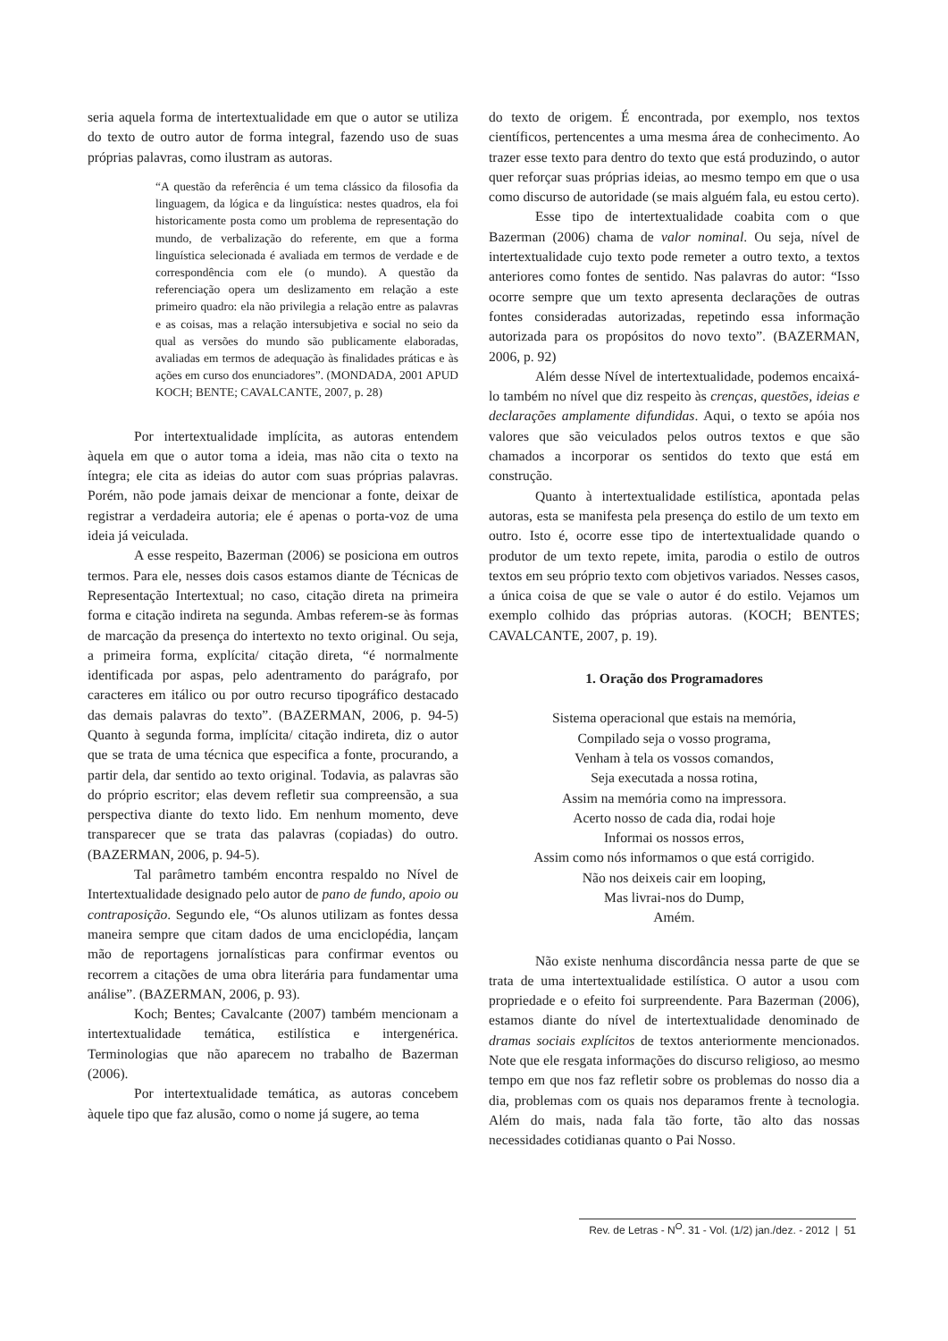seria aquela forma de intertextualidade em que o autor se utiliza do texto de outro autor de forma integral, fazendo uso de suas próprias palavras, como ilustram as autoras.
“A questão da referência é um tema clássico da filosofia da linguagem, da lógica e da linguística: nestes quadros, ela foi historicamente posta como um problema de representação do mundo, de verbalização do referente, em que a forma linguística selecionada é avaliada em termos de verdade e de correspondência com ele (o mundo). A questão da referenciação opera um deslizamento em relação a este primeiro quadro: ela não privilegia a relação entre as palavras e as coisas, mas a relação intersubjetiva e social no seio da qual as versões do mundo são publicamente elaboradas, avaliadas em termos de adequação às finalidades práticas e às ações em curso dos enunciadores”. (MONDADA, 2001 APUD KOCH; BENTE; CAVALCANTE, 2007, p. 28)
Por intertextualidade implícita, as autoras entendem àquela em que o autor toma a ideia, mas não cita o texto na íntegra; ele cita as ideias do autor com suas próprias palavras. Porém, não pode jamais deixar de mencionar a fonte, deixar de registrar a verdadeira autoria; ele é apenas o porta-voz de uma ideia já veiculada.
A esse respeito, Bazerman (2006) se posiciona em outros termos. Para ele, nesses dois casos estamos diante de Técnicas de Representação Intertextual; no caso, citação direta na primeira forma e citação indireta na segunda. Ambas referem-se às formas de marcação da presença do intertexto no texto original. Ou seja, a primeira forma, explícita/ citação direta, “é normalmente identificada por aspas, pelo adentramento do parágrafo, por caracteres em itálico ou por outro recurso tipográfico destacado das demais palavras do texto”. (BAZERMAN, 2006, p. 94-5) Quanto à segunda forma, implícita/ citação indireta, diz o autor que se trata de uma técnica que especifica a fonte, procurando, a partir dela, dar sentido ao texto original. Todavia, as palavras são do próprio escritor; elas devem refletir sua compreensão, a sua perspectiva diante do texto lido. Em nenhum momento, deve transparecer que se trata das palavras (copiadas) do outro. (BAZERMAN, 2006, p. 94-5).
Tal parâmetro também encontra respaldo no Nível de Intertextualidade designado pelo autor de pano de fundo, apoio ou contraposição. Segundo ele, “Os alunos utilizam as fontes dessa maneira sempre que citam dados de uma enciclopédia, lançam mão de reportagens jornalísticas para confirmar eventos ou recorrem a citações de uma obra literária para fundamentar uma análise”. (BAZERMAN, 2006, p. 93).
Koch; Bentes; Cavalcante (2007) também mencionam a intertextualidade temática, estilística e intergenérica. Terminologias que não aparecem no trabalho de Bazerman (2006).
Por intertextualidade temática, as autoras concebem àquele tipo que faz alusão, como o nome já sugere, ao tema
do texto de origem. É encontrada, por exemplo, nos textos científicos, pertencentes a uma mesma área de conhecimento. Ao trazer esse texto para dentro do texto que está produzindo, o autor quer reforçar suas próprias ideias, ao mesmo tempo em que o usa como discurso de autoridade (se mais alguém fala, eu estou certo).
Esse tipo de intertextualidade coabita com o que Bazerman (2006) chama de valor nominal. Ou seja, nível de intertextualidade cujo texto pode remeter a outro texto, a textos anteriores como fontes de sentido. Nas palavras do autor: “Isso ocorre sempre que um texto apresenta declarações de outras fontes consideradas autorizadas, repetindo essa informação autorizada para os propósitos do novo texto”. (BAZERMAN, 2006, p. 92)
Além desse Nível de intertextualidade, podemos encaixá-lo também no nível que diz respeito às crenças, questões, ideias e declarações amplamente difundidas. Aqui, o texto se apóia nos valores que são veiculados pelos outros textos e que são chamados a incorporar os sentidos do texto que está em construção.
Quanto à intertextualidade estilística, apontada pelas autoras, esta se manifesta pela presença do estilo de um texto em outro. Isto é, ocorre esse tipo de intertextualidade quando o produtor de um texto repete, imita, parodia o estilo de outros textos em seu próprio texto com objetivos variados. Nesses casos, a única coisa de que se vale o autor é do estilo. Vejamos um exemplo colhido das próprias autoras. (KOCH; BENTES; CAVALCANTE, 2007, p. 19).
1. Oração dos Programadores
Sistema operacional que estais na memória,
Compilado seja o vosso programa,
Venham à tela os vossos comandos,
Seja executada a nossa rotina,
Assim na memória como na impressora.
Acerto nosso de cada dia, rodai hoje
Informai os nossos erros,
Assim como nós informamos o que está corrigido.
Não nos deixeis cair em looping,
Mas livrai-nos do Dump,
Amém.
Não existe nenhuma discordância nessa parte de que se trata de uma intertextualidade estilística. O autor a usou com propriedade e o efeito foi surpreendente. Para Bazerman (2006), estamos diante do nível de intertextualidade denominado de dramas sociais explícitos de textos anteriormente mencionados. Note que ele resgata informações do discurso religioso, ao mesmo tempo em que nos faz refletir sobre os problemas do nosso dia a dia, problemas com os quais nos deparamos frente à tecnologia. Além do mais, nada fala tão forte, tão alto das nossas necessidades cotidianas quanto o Pai Nosso.
Rev. de Letras - N<sup>O</sup>. 31 - Vol. (1/2) jan./dez. - 2012 | 51